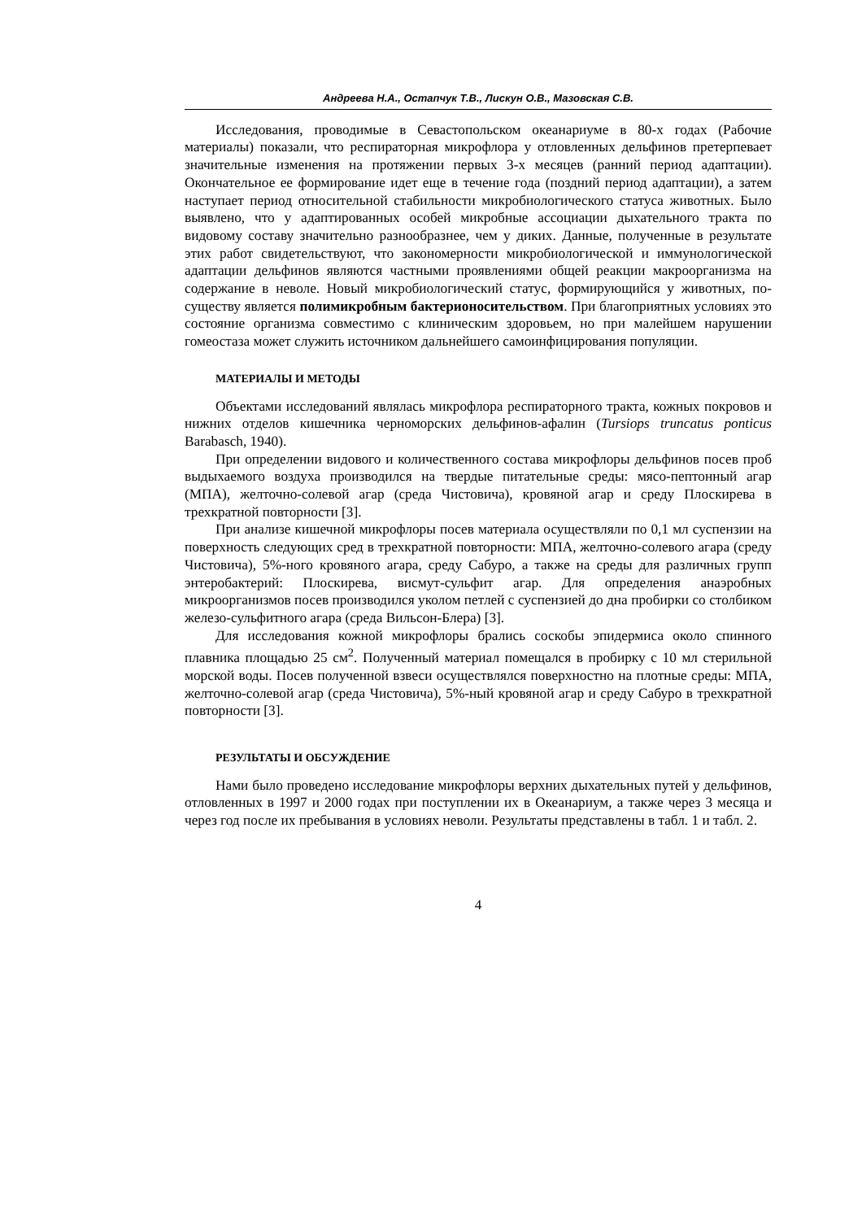Андреева Н.А., Остапчук Т.В., Лискун О.В., Мазовская С.В.
Исследования, проводимые в Севастопольском океанариуме в 80-х годах (Рабочие материалы) показали, что респираторная микрофлора у отловленных дельфинов претерпевает значительные изменения на протяжении первых 3-х месяцев (ранний период адаптации). Окончательное ее формирование идет еще в течение года (поздний период адаптации), а затем наступает период относительной стабильности микробиологического статуса животных. Было выявлено, что у адаптированных особей микробные ассоциации дыхательного тракта по видовому составу значительно разнообразнее, чем у диких. Данные, полученные в результате этих работ свидетельствуют, что закономерности микробиологической и иммунологической адаптации дельфинов являются частными проявлениями общей реакции макроорганизма на содержание в неволе. Новый микробиологический статус, формирующийся у животных, по-существу является полимикробным бактерионосительством. При благоприятных условиях это состояние организма совместимо с клиническим здоровьем, но при малейшем нарушении гомеостаза может служить источником дальнейшего самоинфицирования популяции.
МАТЕРИАЛЫ И МЕТОДЫ
Объектами исследований являлась микрофлора респираторного тракта, кожных покровов и нижних отделов кишечника черноморских дельфинов-афалин (Tursiops truncatus ponticus Barabasch, 1940).
При определении видового и количественного состава микрофлоры дельфинов посев проб выдыхаемого воздуха производился на твердые питательные среды: мясо-пептонный агар (МПА), желточно-солевой агар (среда Чистовича), кровяной агар и среду Плоскирева в трехкратной повторности [3].
При анализе кишечной микрофлоры посев материала осуществляли по 0,1 мл суспензии на поверхность следующих сред в трехкратной повторности: МПА, желточно-солевого агара (среду Чистовича), 5%-ного кровяного агара, среду Сабуро, а также на среды для различных групп энтеробактерий: Плоскирева, висмут-сульфит агар. Для определения анаэробных микроорганизмов посев производился уколом петлей с суспензией до дна пробирки со столбиком железо-сульфитного агара (среда Вильсон-Блера) [3].
Для исследования кожной микрофлоры брались соскобы эпидермиса около спинного плавника площадью 25 см<sup>2</sup>. Полученный материал помещался в пробирку с 10 мл стерильной морской воды. Посев полученной взвеси осуществлялся поверхностно на плотные среды: МПА, желточно-солевой агар (среда Чистовича), 5%-ный кровяной агар и среду Сабуро в трехкратной повторности [3].
РЕЗУЛЬТАТЫ И ОБСУЖДЕНИЕ
Нами было проведено исследование микрофлоры верхних дыхательных путей у дельфинов, отловленных в 1997 и 2000 годах при поступлении их в Океанариум, а также через 3 месяца и через год после их пребывания в условиях неволи. Результаты представлены в табл. 1 и табл. 2.
4